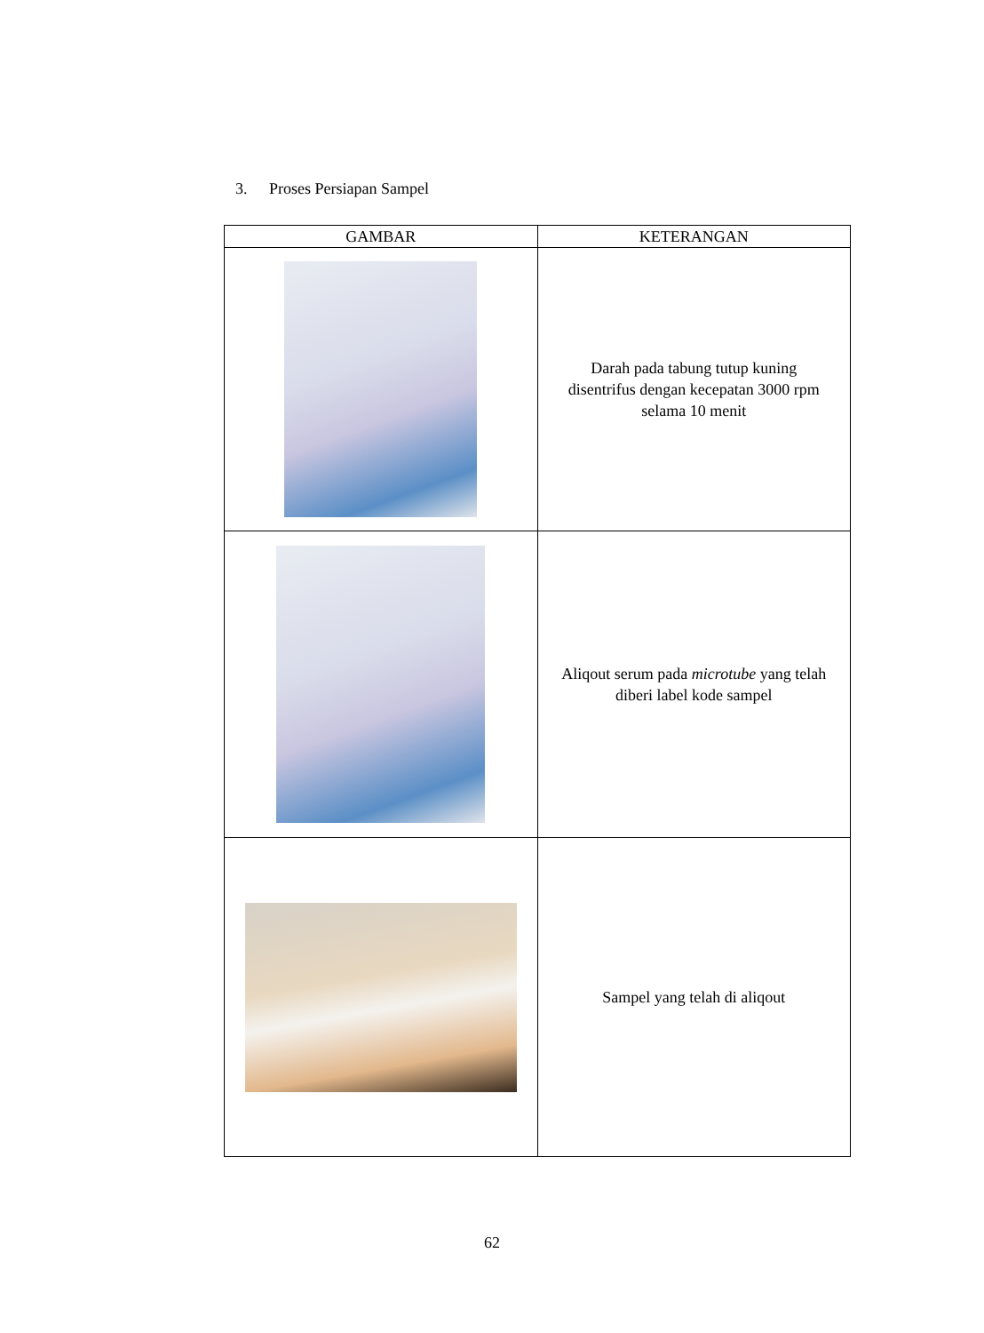3. Proses Persiapan Sampel
| GAMBAR | KETERANGAN |
| --- | --- |
| | Darah pada tabung tutup kuning disentrifus dengan kecepatan 3000 rpm selama 10 menit |
| | Aliqout serum pada microtube yang telah diberi label kode sampel |
| | Sampel yang telah di aliqout |
62